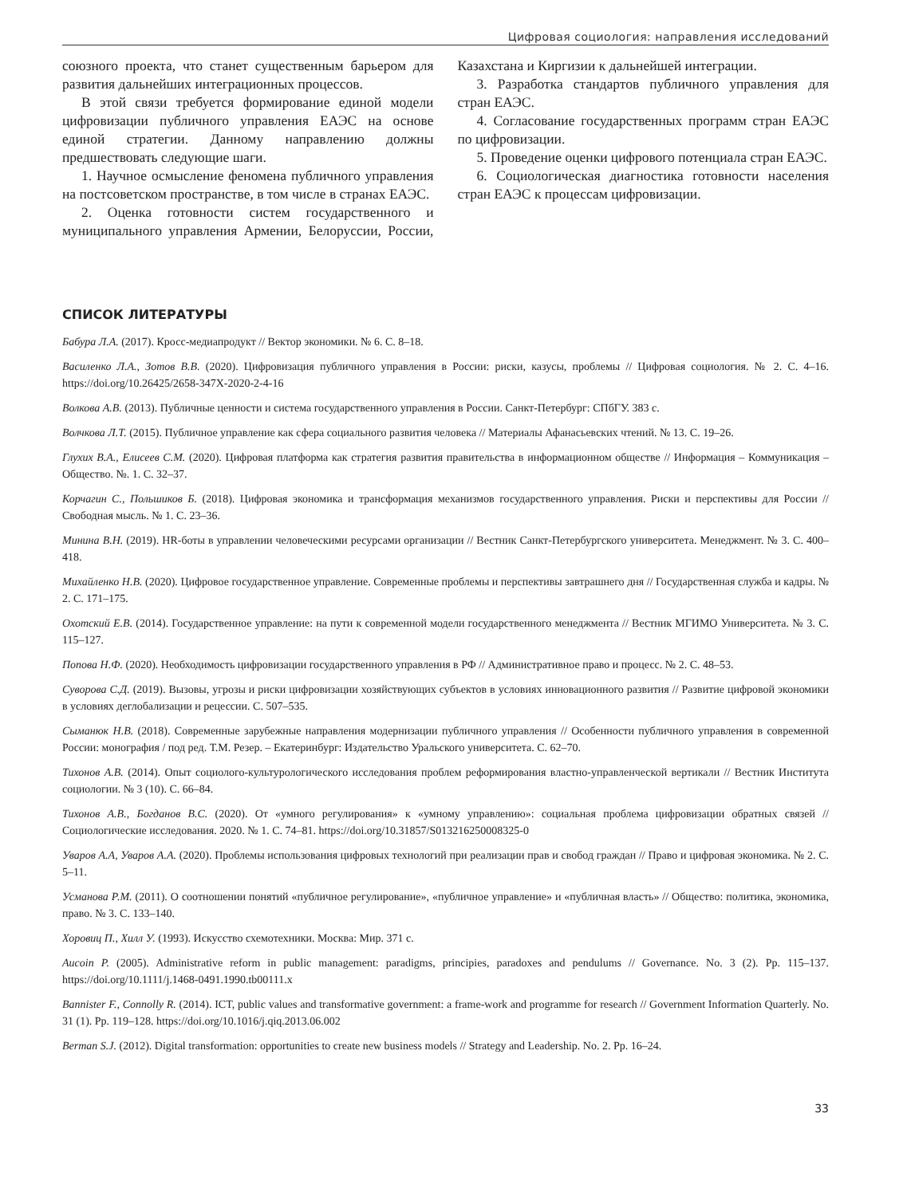Цифровая социология: направления исследований
союзного проекта, что станет существенным барьером для развития дальнейших интеграционных процессов.
В этой связи требуется формирование единой модели цифровизации публичного управления ЕАЭС на основе единой стратегии. Данному направлению должны предшествовать следующие шаги.
1. Научное осмысление феномена публичного управления на постсоветском пространстве, в том числе в странах ЕАЭС.
2. Оценка готовности систем государственного и муниципального управления Армении, Белоруссии, России, Казахстана и Киргизии к дальнейшей интеграции.
3. Разработка стандартов публичного управления для стран ЕАЭС.
4. Согласование государственных программ стран ЕАЭС по цифровизации.
5. Проведение оценки цифрового потенциала стран ЕАЭС.
6. Социологическая диагностика готовности населения стран ЕАЭС к процессам цифровизации.
СПИСОК ЛИТЕРАТУРЫ
Бабура Л.А. (2017). Кросс-медиапродукт // Вектор экономики. № 6. С. 8–18.
Василенко Л.А., Зотов В.В. (2020). Цифровизация публичного управления в России: риски, казусы, проблемы // Цифровая социология. № 2. С. 4–16. https://doi.org/10.26425/2658-347X-2020-2-4-16
Волкова А.В. (2013). Публичные ценности и система государственного управления в России. Санкт-Петербург: СПбГУ. 383 с.
Волчкова Л.Т. (2015). Публичное управление как сфера социального развития человека // Материалы Афанасьевских чтений. № 13. С. 19–26.
Глухих В.А., Елисеев С.М. (2020). Цифровая платформа как стратегия развития правительства в информационном обществе // Информация – Коммуникация – Общество. №. 1. С. 32–37.
Корчагин С., Польшиков Б. (2018). Цифровая экономика и трансформация механизмов государственного управления. Риски и перспективы для России // Свободная мысль. № 1. С. 23–36.
Минина В.Н. (2019). HR-боты в управлении человеческими ресурсами организации // Вестник Санкт-Петербургского университета. Менеджмент. № 3. С. 400–418.
Михайленко Н.В. (2020). Цифровое государственное управление. Современные проблемы и перспективы завтрашнего дня // Государственная служба и кадры. № 2. С. 171–175.
Охотский Е.В. (2014). Государственное управление: на пути к современной модели государственного менеджмента // Вестник МГИМО Университета. № 3. С. 115–127.
Попова Н.Ф. (2020). Необходимость цифровизации государственного управления в РФ // Административное право и процесс. № 2. С. 48–53.
Суворова С.Д. (2019). Вызовы, угрозы и риски цифровизации хозяйствующих субъектов в условиях инновационного развития // Развитие цифровой экономики в условиях деглобализации и рецессии. С. 507–535.
Сыманюк Н.В. (2018). Современные зарубежные направления модернизации публичного управления // Особенности публичного управления в современной России: монография / под ред. Т.М. Резер. – Екатеринбург: Издательство Уральского университета. С. 62–70.
Тихонов А.В. (2014). Опыт социолого-культурологического исследования проблем реформирования властно-управленческой вертикали // Вестник Института социологии. № 3 (10). С. 66–84.
Тихонов А.В., Богданов В.С. (2020). От «умного регулирования» к «умному управлению»: социальная проблема цифровизации обратных связей // Социологические исследования. 2020. № 1. С. 74–81. https://doi.org/10.31857/S013216250008325-0
Уваров А.А, Уваров А.А. (2020). Проблемы использования цифровых технологий при реализации прав и свобод граждан // Право и цифровая экономика. № 2. С. 5–11.
Усманова Р.М. (2011). О соотношении понятий «публичное регулирование», «публичное управление» и «публичная власть» // Общество: политика, экономика, право. № 3. С. 133–140.
Хоровиц П., Хилл У. (1993). Искусство схемотехники. Москва: Мир. 371 с.
Aucoin P. (2005). Administrative reform in public management: paradigms, principies, paradoxes and pendulums // Governance. No. 3 (2). Pp. 115–137. https://doi.org/10.1111/j.1468-0491.1990.tb00111.x
Bannister F., Connolly R. (2014). ICT, public values and transformative government: a frame-work and programme for research // Government Information Quarterly. No. 31 (1). Pp. 119–128. https://doi.org/10.1016/j.qiq.2013.06.002
Berman S.J. (2012). Digital transformation: opportunities to create new business models // Strategy and Leadership. No. 2. Pp. 16–24.
33